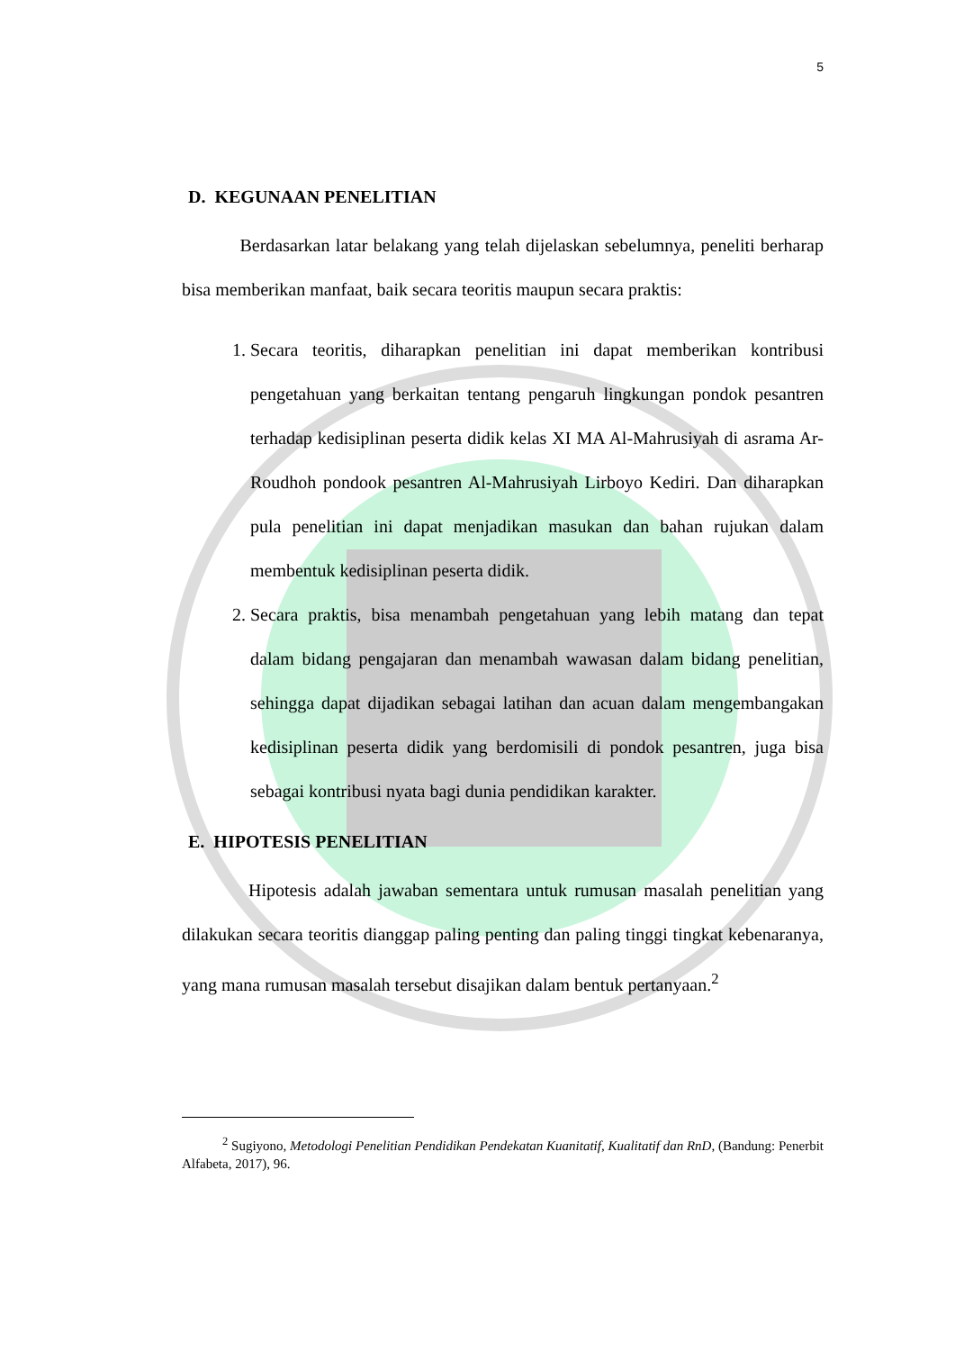5
D. KEGUNAAN PENELITIAN
Berdasarkan latar belakang yang telah dijelaskan sebelumnya, peneliti berharap bisa memberikan manfaat, baik secara teoritis maupun secara praktis:
1. Secara teoritis, diharapkan penelitian ini dapat memberikan kontribusi pengetahuan yang berkaitan tentang pengaruh lingkungan pondok pesantren terhadap kedisiplinan peserta didik kelas XI MA Al-Mahrusiyah di asrama Ar-Roudhoh pondook pesantren Al-Mahrusiyah Lirboyo Kediri. Dan diharapkan pula penelitian ini dapat menjadikan masukan dan bahan rujukan dalam membentuk kedisiplinan peserta didik.
2. Secara praktis, bisa menambah pengetahuan yang lebih matang dan tepat dalam bidang pengajaran dan menambah wawasan dalam bidang penelitian, sehingga dapat dijadikan sebagai latihan dan acuan dalam mengembangakan kedisiplinan peserta didik yang berdomisili di pondok pesantren, juga bisa sebagai kontribusi nyata bagi dunia pendidikan karakter.
E. HIPOTESIS PENELITIAN
Hipotesis adalah jawaban sementara untuk rumusan masalah penelitian yang dilakukan secara teoritis dianggap paling penting dan paling tinggi tingkat kebenaranya, yang mana rumusan masalah tersebut disajikan dalam bentuk pertanyaan.<sup>2</sup>
<sup>2</sup> Sugiyono, Metodologi Penelitian Pendidikan Pendekatan Kuanitatif, Kualitatif dan RnD, (Bandung: Penerbit Alfabeta, 2017), 96.